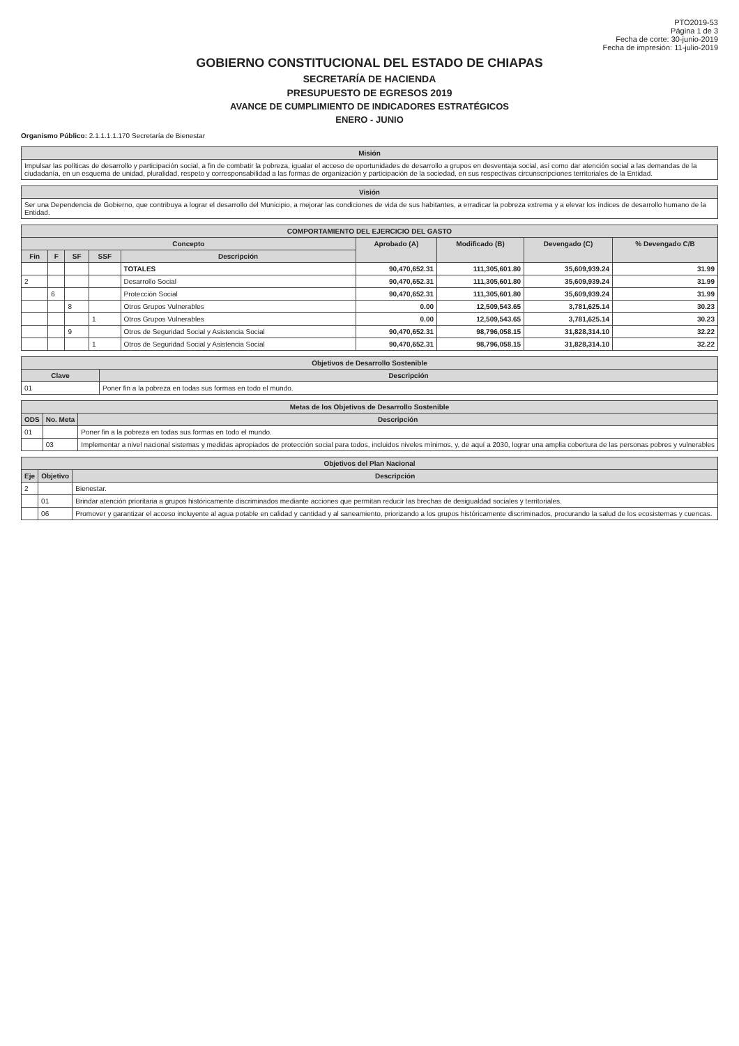PTO2019-53
Página 1 de 3
Fecha de corte: 30-junio-2019
Fecha de impresión: 11-julio-2019
GOBIERNO CONSTITUCIONAL DEL ESTADO DE CHIAPAS
SECRETARÍA DE HACIENDA
PRESUPUESTO DE EGRESOS 2019
AVANCE DE CUMPLIMIENTO DE INDICADORES ESTRATÉGICOS
ENERO - JUNIO
Organismo Público: 2.1.1.1.1.170 Secretaría de Bienestar
| Misión |
| --- |
| Impulsar las políticas de desarrollo y participación social, a fin de combatir la pobreza, igualar el acceso de oportunidades de desarrollo a grupos en desventaja social, así como dar atención social a las demandas de la ciudadanía, en un esquema de unidad, pluralidad, respeto y corresponsabilidad a las formas de organización y participación de la sociedad, en sus respectivas circunscripciones territoriales de la Entidad. |
| Visión |
| --- |
| Ser una Dependencia de Gobierno, que contribuya a lograr el desarrollo del Municipio, a mejorar las condiciones de vida de sus habitantes, a erradicar la pobreza extrema y a elevar los índices de desarrollo humano de la Entidad. |
| COMPORTAMIENTO DEL EJERCICIO DEL GASTO | | | | | | | | |
| --- | --- | --- | --- | --- | --- | --- | --- | --- |
| Concepto | | | | | Aprobado (A) | Modificado (B) | Devengado (C) | % Devengado C/B |
| Fin | F | SF | SSF | Descripción | | | | |
| | | | | TOTALES | 90,470,652.31 | 111,305,601.80 | 35,609,939.24 | 31.99 |
| 2 | | | | Desarrollo Social | 90,470,652.31 | 111,305,601.80 | 35,609,939.24 | 31.99 |
| | 6 | | | Protección Social | 90,470,652.31 | 111,305,601.80 | 35,609,939.24 | 31.99 |
| | | 8 | | Otros Grupos Vulnerables | 0.00 | 12,509,543.65 | 3,781,625.14 | 30.23 |
| | | | 1 | Otros Grupos Vulnerables | 0.00 | 12,509,543.65 | 3,781,625.14 | 30.23 |
| | | 9 | | Otros de Seguridad Social y Asistencia Social | 90,470,652.31 | 98,796,058.15 | 31,828,314.10 | 32.22 |
| | | | 1 | Otros de Seguridad Social y Asistencia Social | 90,470,652.31 | 98,796,058.15 | 31,828,314.10 | 32.22 |
| Objetivos de Desarrollo Sostenible | |
| --- | --- |
| Clave | Descripción |
| 01 | Poner fin a la pobreza en todas sus formas en todo el mundo. |
| Metas de los Objetivos de Desarrollo Sostenible | | |
| --- | --- | --- |
| ODS | No. Meta | Descripción |
| 01 | | Poner fin a la pobreza en todas sus formas en todo el mundo. |
| | 03 | Implementar a nivel nacional sistemas y medidas apropiados de protección social para todos, incluidos niveles mínimos, y, de aquí a 2030, lograr una amplia cobertura de las personas pobres y vulnerables |
| Objetivos del Plan Nacional | | |
| --- | --- | --- |
| Eje | Objetivo | Descripción |
| 2 | | Bienestar. |
| | 01 | Brindar atención prioritaria a grupos históricamente discriminados mediante acciones que permitan reducir las brechas de desigualdad sociales y territoriales. |
| | 06 | Promover y garantizar el acceso incluyente al agua potable en calidad y cantidad y al saneamiento, priorizando a los grupos históricamente discriminados, procurando la salud de los ecosistemas y cuencas. |